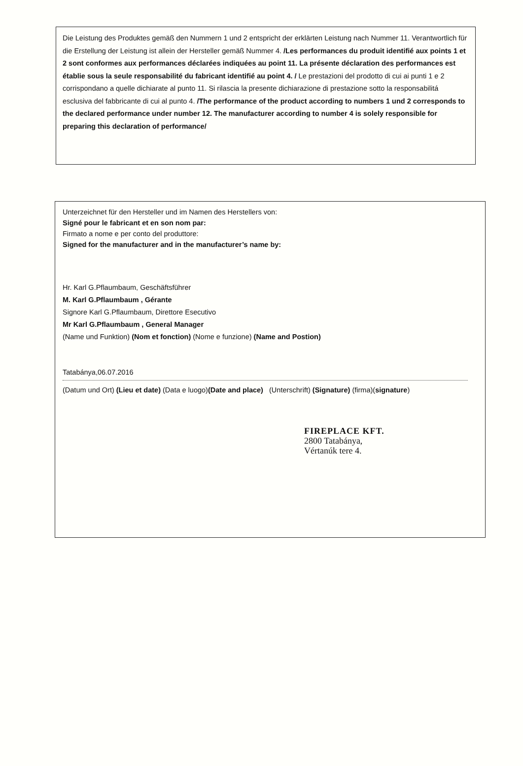Die Leistung des Produktes gemäß den Nummern 1 und 2 entspricht der erklärten Leistung nach Nummer 11. Verantwortlich für die Erstellung der Leistung ist allein der Hersteller gemäß Nummer 4. /Les performances du produit identifié aux points 1 et 2 sont conformes aux performances déclarées indiquées au point 11. La présente déclaration des performances est établie sous la seule responsabilité du fabricant identifié au point 4. / Le prestazioni del prodotto di cui ai punti 1 e 2 corrispondano a quelle dichiarate al punto 11. Si rilascia la presente dichiarazione di prestazione sotto la responsabilitá esclusiva del fabbricante di cui al punto 4. /The performance of the product according to numbers 1 und 2 corresponds to the declared performance under number 12. The manufacturer according to number 4 is solely responsible for preparing this declaration of performance/
Unterzeichnet für den Hersteller und im Namen des Herstellers von:
Signé pour le fabricant et en son nom par:
Firmato a nome e per conto del produttore:
Signed for the manufacturer and in the manufacturer’s name by:
Hr. Karl G.Pflaumbaum, Geschäftsführer
M. Karl G.Pflaumbaum , Gérante
Signore Karl G.Pflaumbaum, Direttore Esecutivo
Mr Karl G.Pflaumbaum , General Manager
(Name und Funktion) (Nom et fonction) (Nome e funzione) (Name and Postion)
Tatabánya,06.07.2016
(Datum und Ort) (Lieu et date) (Data e luogo)(Date and place) (Unterschrift) (Signature) (firma)(signature)
FIREPLACE KFT.
2800 Tatabánya,
Vértanúk tere 4.